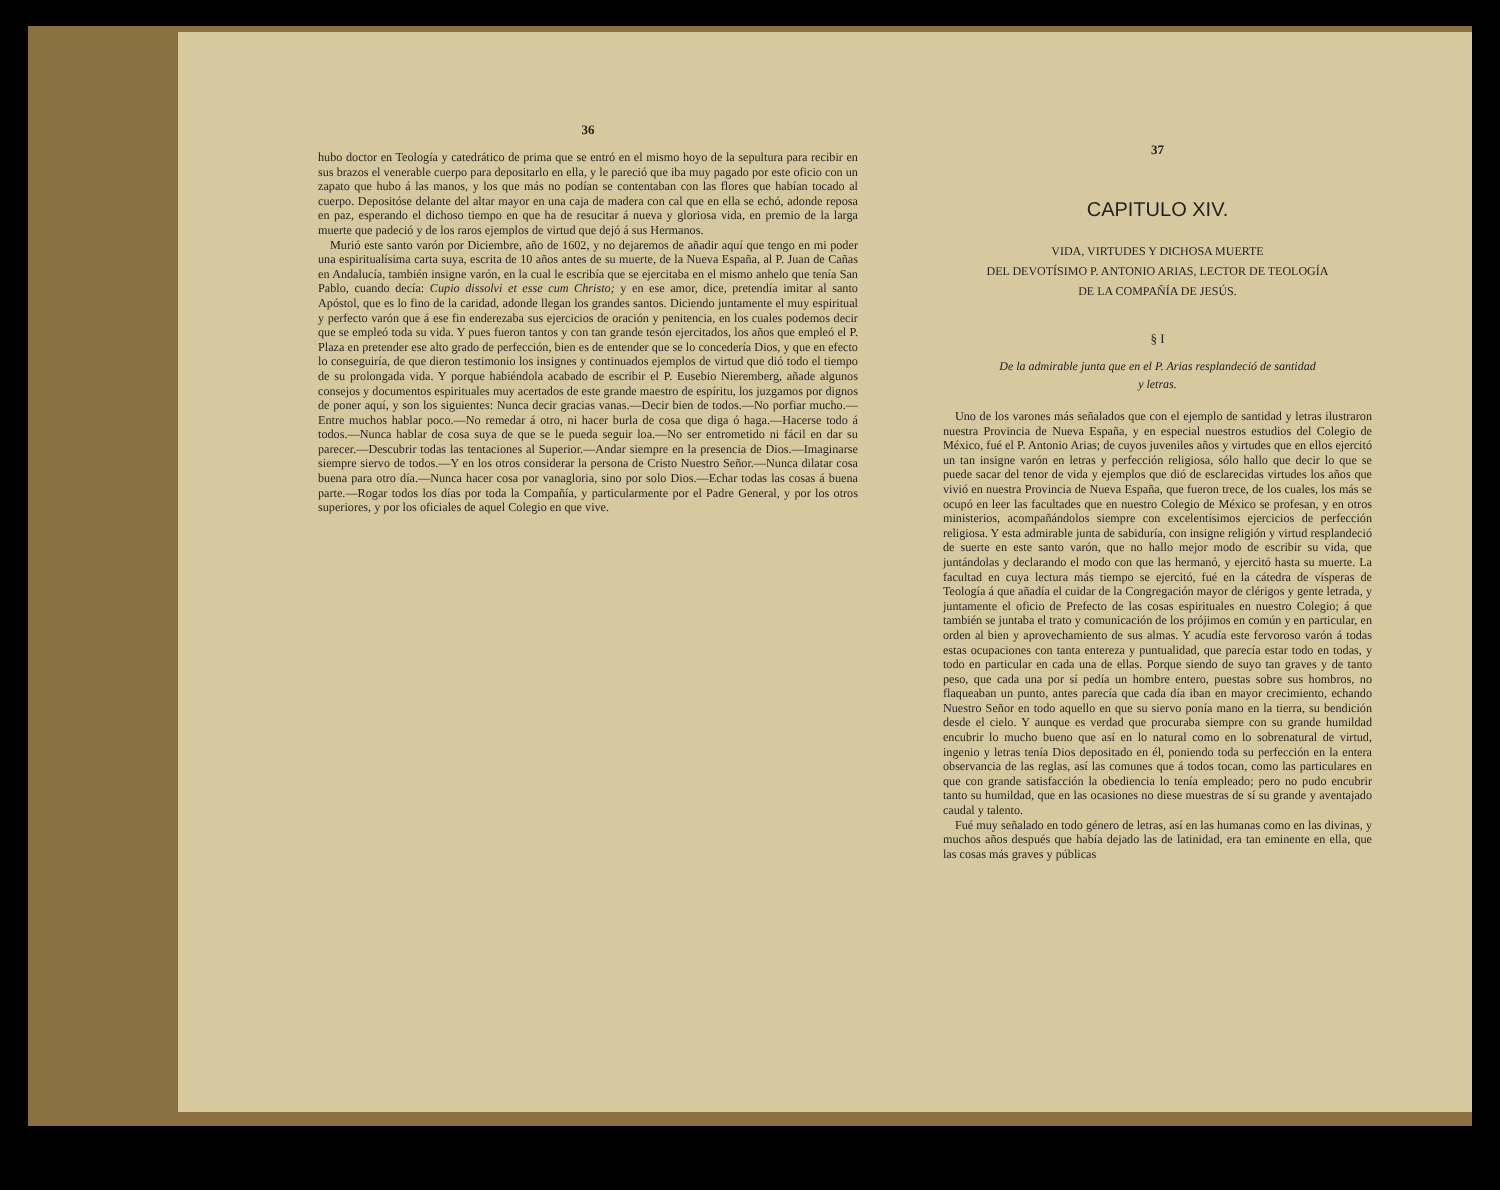36
hubo doctor en Teología y catedrático de prima que se entró en el mismo hoyo de la sepultura para recibir en sus brazos el venerable cuerpo para depositarlo en ella, y le pareció que iba muy pagado por este oficio con un zapato que hubo á las manos, y los que más no podían se contentaban con las flores que habían tocado al cuerpo. Depositóse delante del altar mayor en una caja de madera con cal que en ella se echó, adonde reposa en paz, esperando el dichoso tiempo en que ha de resucitar á nueva y gloriosa vida, en premio de la larga muerte que padeció y de los raros ejemplos de virtud que dejó á sus Hermanos.
Murió este santo varón por Diciembre, año de 1602, y no dejaremos de añadir aquí que tengo en mi poder una espiritualísima carta suya, escrita de 10 años antes de su muerte, de la Nueva España, al P. Juan de Cañas en Andalucía, también insigne varón, en la cual le escribía que se ejercitaba en el mismo anhelo que tenía San Pablo, cuando decía: Cupio dissolvi et esse cum Christo; y en ese amor, dice, pretendía imitar al santo Apóstol, que es lo fino de la caridad, adonde llegan los grandes santos. Diciendo juntamente el muy espiritual y perfecto varón que á ese fin enderezaba sus ejercicios de oración y penitencia, en los cuales podemos decir que se empleó toda su vida. Y pues fueron tantos y con tan grande tesón ejercitados, los años que empleó el P. Plaza en pretender ese alto grado de perfección, bien es de entender que se lo concedería Dios, y que en efecto lo conseguiría, de que dieron testimonio los insignes y continuados ejemplos de virtud que dió todo el tiempo de su prolongada vida. Y porque habiéndola acabado de escribir el P. Eusebio Nieremberg, añade algunos consejos y documentos espirituales muy acertados de este grande maestro de espíritu, los juzgamos por dignos de poner aquí, y son los siguientes: Nunca decir gracias vanas.—Decir bien de todos.—No porfiar mucho.—Entre muchos hablar poco.—No remedar á otro, ni hacer burla de cosa que diga ó haga.—Hacerse todo á todos.—Nunca hablar de cosa suya de que se le pueda seguir loa.—No ser entrometido ni fácil en dar su parecer.—Descubrir todas las tentaciones al Superior.—Andar siempre en la presencia de Dios.—Imaginarse siempre siervo de todos.—Y en los otros considerar la persona de Cristo Nuestro Señor.—Nunca dilatar cosa buena para otro día.—Nunca hacer cosa por vanagloria, sino por solo Dios.—Echar todas las cosas á buena parte.—Rogar todos los días por toda la Compañía, y particularmente por el Padre General, y por los otros superiores, y por los oficiales de aquel Colegio en que vive.
37
CAPITULO XIV.
VIDA, VIRTUDES Y DICHOSA MUERTE
DEL DEVOTÍSIMO P. ANTONIO ARIAS, LECTOR DE TEOLOGÍA
DE LA COMPAÑÍA DE JESÚS.
§ I
De la admirable junta que en el P. Arias resplandeció de santidad
y letras.
Uno de los varones más señalados que con el ejemplo de santidad y letras ilustraron nuestra Provincia de Nueva España, y en especial nuestros estudios del Colegio de México, fué el P. Antonio Arias; de cuyos juveniles años y virtudes que en ellos ejercitó un tan insigne varón en letras y perfección religiosa, sólo hallo que decir lo que se puede sacar del tenor de vida y ejemplos que dió de esclarecidas virtudes los años que vivió en nuestra Provincia de Nueva España, que fueron trece, de los cuales, los más se ocupó en leer las facultades que en nuestro Colegio de México se profesan, y en otros ministerios, acompañándolos siempre con excelentísimos ejercicios de perfección religiosa. Y esta admirable junta de sabiduría, con insigne religión y virtud resplandeció de suerte en este santo varón, que no hallo mejor modo de escribir su vida, que juntándolas y declarando el modo con que las hermanó, y ejercitó hasta su muerte. La facultad en cuya lectura más tiempo se ejercitó, fué en la cátedra de vísperas de Teología á que añadía el cuidar de la Congregación mayor de clérigos y gente letrada, y juntamente el oficio de Prefecto de las cosas espirituales en nuestro Colegio; á que también se juntaba el trato y comunicación de los prójimos en común y en particular, en orden al bien y aprovechamiento de sus almas. Y acudía este fervoroso varón á todas estas ocupaciones con tanta entereza y puntualidad, que parecía estar todo en todas, y todo en particular en cada una de ellas. Porque siendo de suyo tan graves y de tanto peso, que cada una por sí pedía un hombre entero, puestas sobre sus hombros, no flaqueaban un punto, antes parecía que cada día iban en mayor crecimiento, echando Nuestro Señor en todo aquello en que su siervo ponía mano en la tierra, su bendición desde el cielo. Y aunque es verdad que procuraba siempre con su grande humildad encubrir lo mucho bueno que así en lo natural como en lo sobrenatural de virtud, ingenio y letras tenía Dios depositado en él, poniendo toda su perfección en la entera observancia de las reglas, así las comunes que á todos tocan, como las particulares en que con grande satisfacción la obediencia lo tenía empleado; pero no pudo encubrir tanto su humildad, que en las ocasiones no diese muestras de sí su grande y aventajado caudal y talento.
Fué muy señalado en todo género de letras, así en las humanas como en las divinas, y muchos años después que había dejado las de latinidad, era tan eminente en ella, que las cosas más graves y públicas